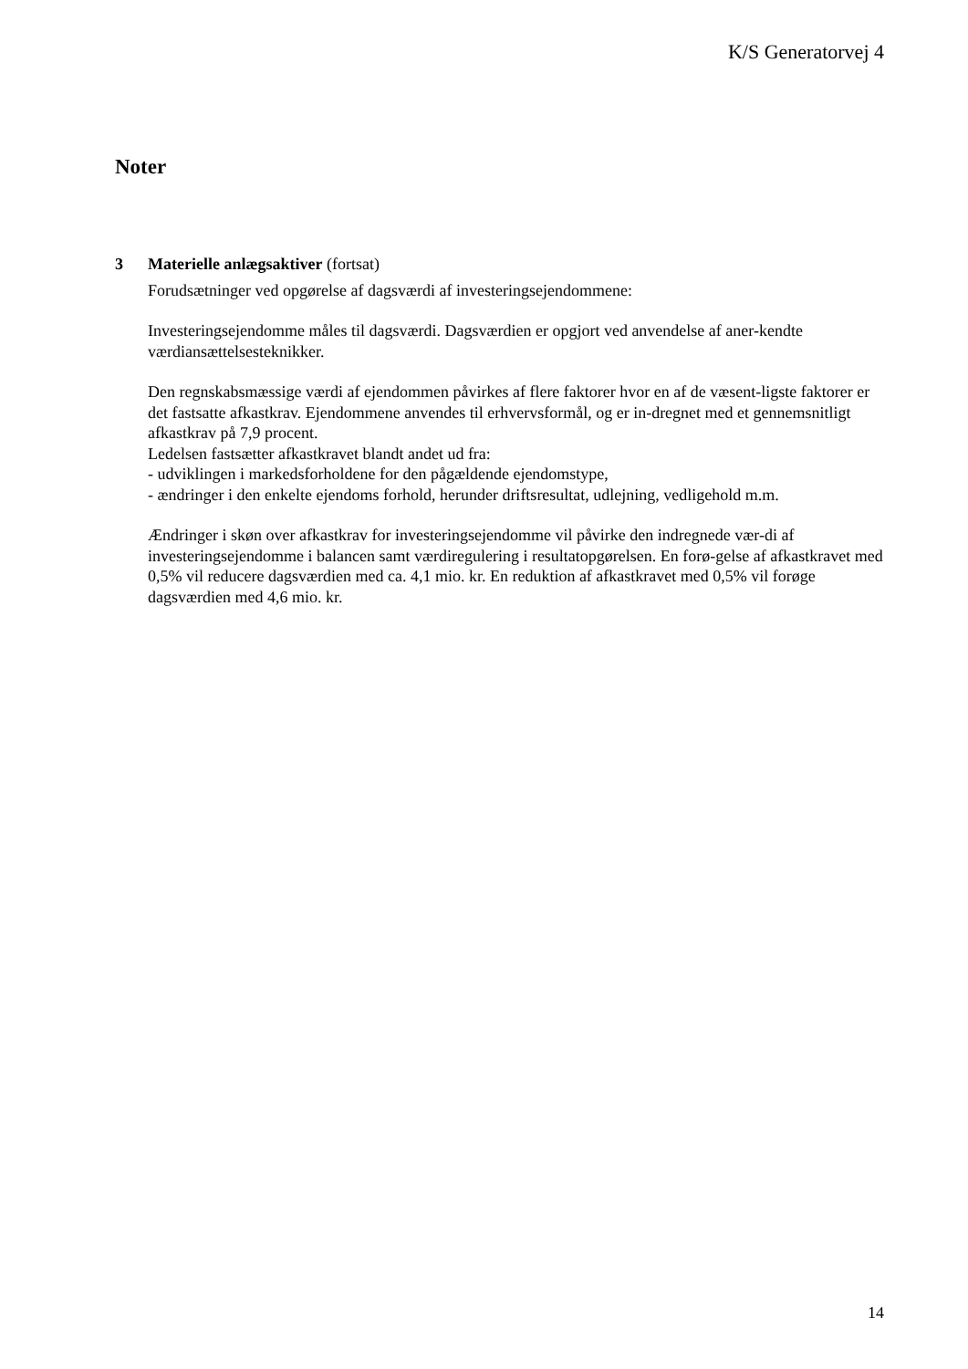K/S Generatorvej 4
Noter
3 Materielle anlægsaktiver (fortsat)
Forudsætninger ved opgørelse af dagsværdi af investeringsejendommene:
Investeringsejendomme måles til dagsværdi. Dagsværdien er opgjort ved anvendelse af aner-kendte værdiansættelsesteknikker.
Den regnskabsmæssige værdi af ejendommen påvirkes af flere faktorer hvor en af de væsent-ligste faktorer er det fastsatte afkastkrav. Ejendommene anvendes til erhvervsformål, og er in-dregnet med et gennemsnitligt afkastkrav på 7,9 procent.
Ledelsen fastsætter afkastkravet blandt andet ud fra:
- udviklingen i markedsforholdene for den pågældende ejendomstype,
- ændringer i den enkelte ejendoms forhold, herunder driftsresultat, udlejning, vedligehold m.m.
Ændringer i skøn over afkastkrav for investeringsejendomme vil påvirke den indregnede vær-di af investeringsejendomme i balancen samt værdiregulering i resultatopgørelsen. En forø-gelse af afkastkravet med 0,5% vil reducere dagsværdien med ca. 4,1 mio. kr. En reduktion af afkastkravet med 0,5% vil forøge dagsværdien med 4,6 mio. kr.
14